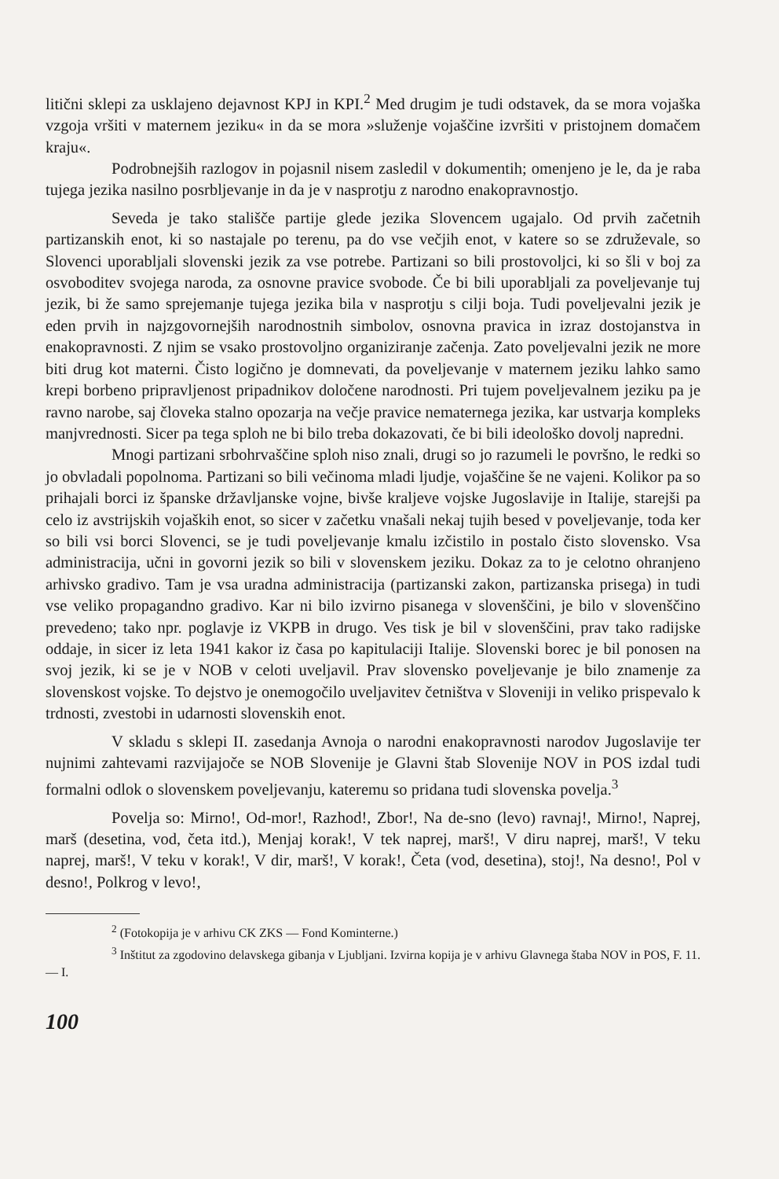litični sklepi za usklajeno dejavnost KPJ in KPI.<sup>2</sup> Med drugim je tudi odstavek, da se mora vojaška vzgoja vršiti v maternem jeziku« in da se mora »služenje vojaščine izvršiti v pristojnem domačem kraju«.
Podrobnejših razlogov in pojasnil nisem zasledil v dokumentih; omenjeno je le, da je raba tujega jezika nasilno posrbljevanje in da je v nasprotju z narodno enakopravnostjo.
Seveda je tako stališče partije glede jezika Slovencem ugajalo. Od prvih začetnih partizanskih enot, ki so nastajale po terenu, pa do vse večjih enot, v katere so se združevale, so Slovenci uporabljali slovenski jezik za vse potrebe. Partizani so bili prostovoljci, ki so šli v boj za osvoboditev svojega naroda, za osnovne pravice svobode. Če bi bili uporabljali za poveljevanje tuj jezik, bi že samo sprejemanje tujega jezika bila v nasprotju s cilji boja. Tudi poveljevalni jezik je eden prvih in najzgovornejših narodnostnih simbolov, osnovna pravica in izraz dostojanstva in enakopravnosti. Z njim se vsako prostovoljno organiziranje začenja. Zato poveljevalni jezik ne more biti drug kot materni. Čisto logično je domnevati, da poveljevanje v maternem jeziku lahko samo krepi borbeno pripravljenost pripadnikov določene narodnosti. Pri tujem poveljevalnem jeziku pa je ravno narobe, saj človeka stalno opozarja na večje pravice nematernega jezika, kar ustvarja kompleks manjvrednosti. Sicer pa tega sploh ne bi bilo treba dokazovati, če bi bili ideološko dovolj napredni.
Mnogi partizani srbohrvaščine sploh niso znali, drugi so jo razumeli le površno, le redki so jo obvladali popolnoma. Partizani so bili večinoma mladi ljudje, vojaščine še ne vajeni. Kolikor pa so prihajali borci iz španske državljanske vojne, bivše kraljeve vojske Jugoslavije in Italije, starejši pa celo iz avstrijskih vojaških enot, so sicer v začetku vnašali nekaj tujih besed v poveljevanje, toda ker so bili vsi borci Slovenci, se je tudi poveljevanje kmalu izčistilo in postalo čisto slovensko. Vsa administracija, učni in govorni jezik so bili v slovenskem jeziku. Dokaz za to je celotno ohranjeno arhivsko gradivo. Tam je vsa uradna administracija (partizanski zakon, partizanska prisega) in tudi vse veliko propagandno gradivo. Kar ni bilo izvirno pisanega v slovenščini, je bilo v slovenščino prevedeno; tako npr. poglavje iz VKPB in drugo. Ves tisk je bil v slovenščini, prav tako radijske oddaje, in sicer iz leta 1941 kakor iz časa po kapitulaciji Italije. Slovenski borec je bil ponosen na svoj jezik, ki se je v NOB v celoti uveljavil. Prav slovensko poveljevanje je bilo znamenje za slovenskost vojske. To dejstvo je onemogočilo uveljavitev četništva v Sloveniji in veliko prispevalo k trdnosti, zvestobi in udarnosti slovenskih enot.
V skladu s sklepi II. zasedanja Avnoja o narodni enakopravnosti narodov Jugoslavije ter nujnimi zahtevami razvijajoče se NOB Slovenije je Glavni štab Slovenije NOV in POS izdal tudi formalni odlok o slovenskem poveljevanju, kateremu so pridana tudi slovenska povelja.<sup>3</sup>
Povelja so: Mirno!, Od-mor!, Razhod!, Zbor!, Na de-sno (levo) ravnaj!, Mirno!, Naprej, marš (desetina, vod, četa itd.), Menjaj korak!, V tek naprej, marš!, V diru naprej, marš!, V teku naprej, marš!, V teku v korak!, V dir, marš!, V korak!, Četa (vod, desetina), stoj!, Na desno!, Pol v desno!, Polkrog v levo!,
<sup>2</sup> (Fotokopija je v arhivu CK ZKS — Fond Kominterne.)
<sup>3</sup> Inštitut za zgodovino delavskega gibanja v Ljubljani. Izvirna kopija je v arhivu Glavnega štaba NOV in POS, F. 11. — I.
100